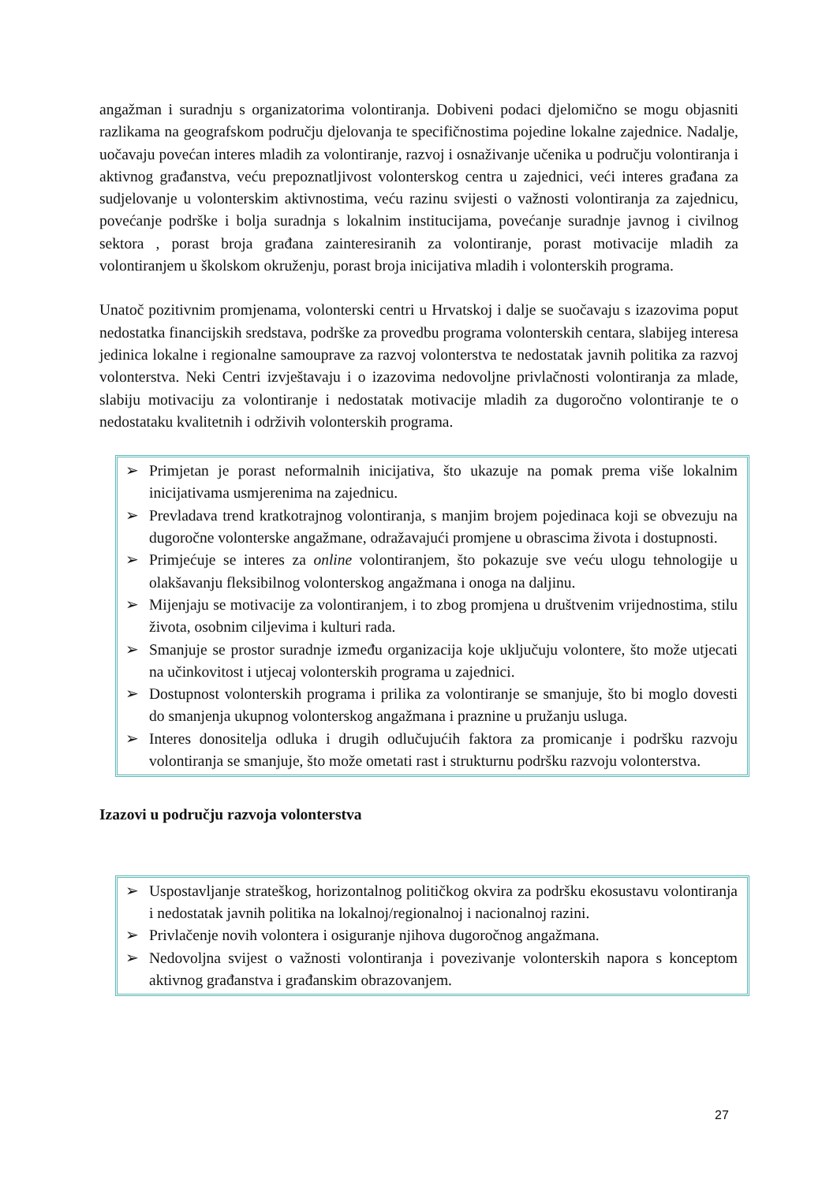angažman i suradnju s organizatorima volontiranja. Dobiveni podaci djelomično se mogu objasniti razlikama na geografskom području djelovanja te specifičnostima pojedine lokalne zajednice. Nadalje, uočavaju povećan interes mladih za volontiranje, razvoj i osnaživanje učenika u području volontiranja i aktivnog građanstva, veću prepoznatljivost volonterskog centra u zajednici, veći interes građana za sudjelovanje u volonterskim aktivnostima, veću razinu svijesti o važnosti volontiranja za zajednicu, povećanje podrške i bolja suradnja s lokalnim institucijama, povećanje suradnje javnog i civilnog sektora , porast broja građana zainteresiranih za volontiranje, porast motivacije mladih za volontiranjem u školskom okruženju, porast broja inicijativa mladih i volonterskih programa.
Unatoč pozitivnim promjenama, volonterski centri u Hrvatskoj i dalje se suočavaju s izazovima poput nedostatka financijskih sredstava, podrške za provedbu programa volonterskih centara, slabijeg interesa jedinica lokalne i regionalne samouprave za razvoj volonterstva te nedostatak javnih politika za razvoj volonterstva. Neki Centri izvještavaju i o izazovima nedovoljne privlačnosti volontiranja za mlade, slabiju motivaciju za volontiranje i nedostatak motivacije mladih za dugoročno volontiranje te o nedostataku kvalitetnih i održivih volonterskih programa.
➢ Primjetan je porast neformalnih inicijativa, što ukazuje na pomak prema više lokalnim inicijativama usmjerenima na zajednicu.
➢ Prevladava trend kratkotrajnog volontiranja, s manjim brojem pojedinaca koji se obvezuju na dugoročne volonterske angažmane, odražavajući promjene u obrascima života i dostupnosti.
➢ Primjećuje se interes za online volontiranjem, što pokazuje sve veću ulogu tehnologije u olakšavanju fleksibilnog volonterskog angažmana i onoga na daljinu.
➢ Mijenjaju se motivacije za volontiranjem, i to zbog promjena u društvenim vrijednostima, stilu života, osobnim ciljevima i kulturi rada.
➢ Smanjuje se prostor suradnje između organizacija koje uključuju volontere, što može utjecati na učinkovitost i utjecaj volonterskih programa u zajednici.
➢ Dostupnost volonterskih programa i prilika za volontiranje se smanjuje, što bi moglo dovesti do smanjenja ukupnog volonterskog angažmana i praznine u pružanju usluga.
➢ Interes donositelja odluka i drugih odlučujućih faktora za promicanje i podršku razvoju volontiranja se smanjuje, što može ometati rast i strukturnu podršku razvoju volonterstva.
Izazovi u području razvoja volonterstva
➢ Uspostavljanje strateškog, horizontalnog političkog okvira za podršku ekosustavu volontiranja i nedostatak javnih politika na lokalnoj/regionalnoj i nacionalnoj razini.
➢ Privlačenje novih volontera i osiguranje njihova dugoročnog angažmana.
➢ Nedovoljna svijest o važnosti volontiranja i povezivanje volonterskih napora s konceptom aktivnog građanstva i građanskim obrazovanjem.
27